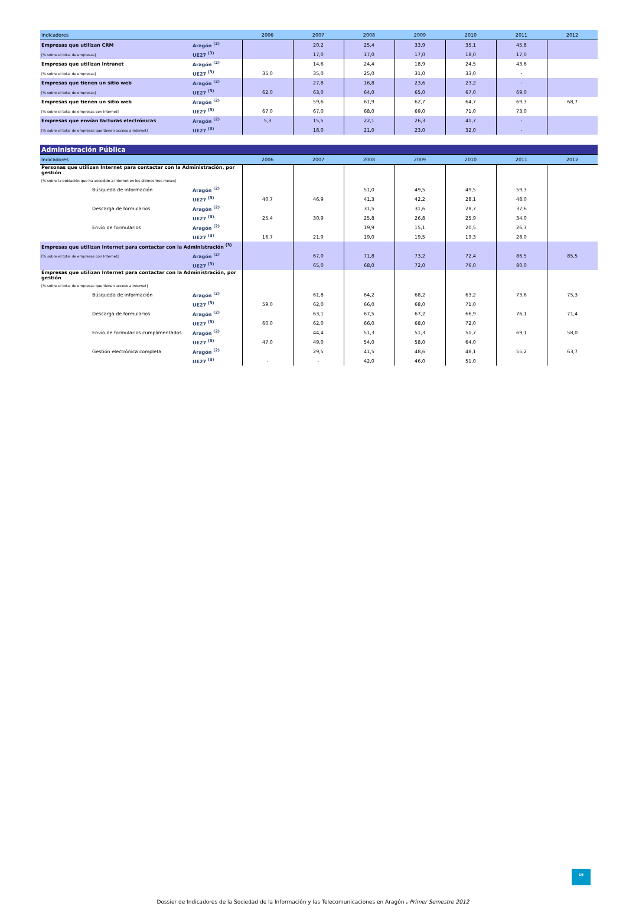| Indicadores | | 2006 | 2007 | 2008 | 2009 | 2010 | 2011 | 2012 |
| --- | --- | --- | --- | --- | --- | --- | --- | --- |
| Empresas que utilizan CRM | Aragón <sup>(2)</sup> | | 20,2 | 25,4 | 33,9 | 35,1 | 45,8 | |
| [% sobre el total de empresas] | UE27 <sup>(3)</sup> | | 17,0 | 17,0 | 17,0 | 18,0 | 17,0 | |
| Empresas que utilizan Intranet | Aragón <sup>(2)</sup> | | 14,6 | 24,4 | 18,9 | 24,5 | 43,6 | |
| [% sobre el total de empresas] | UE27 <sup>(3)</sup> | 35,0 | 35,0 | 25,0 | 31,0 | 33,0 | - | |
| Empresas que tienen un sitio web | Aragón <sup>(2)</sup> | | 27,8 | 16,8 | 23,6 | 23,2 | - | |
| [% sobre el total de empresas] | UE27 <sup>(3)</sup> | 62,0 | 63,0 | 64,0 | 65,0 | 67,0 | 69,0 | |
| Empresas que tienen un sitio web | Aragón <sup>(2)</sup> | | 59,6 | 61,9 | 62,7 | 64,7 | 69,3 | 68,7 |
| [% sobre el total de empresas con Internet] | UE27 <sup>(3)</sup> | 67,0 | 67,0 | 68,0 | 69,0 | 71,0 | 73,0 | |
| Empresas que envían facturas electrónicas | Aragón <sup>(2)</sup> | 5,3 | 15,5 | 22,1 | 26,3 | 41,7 | - | |
| [% sobre el total de empresas que tienen acceso a Internet] | UE27 <sup>(3)</sup> | | 18,0 | 21,0 | 23,0 | 32,0 | - | |
| Administración Pública | | | | | | | | |
| --- | --- | --- | --- | --- | --- | --- | --- | --- |
| Indicadores | | 2006 | 2007 | 2008 | 2009 | 2010 | 2011 | 2012 |
| Personas que utilizan Internet para contactar con la Administración, por gestión | | | | | | | | |
| [% sobre la población que ha accedido a Internet en los últimos tres meses] | | | | | | | | |
| Búsqueda de información | Aragón <sup>(2)</sup> | | | 51,0 | 49,5 | 49,5 | 59,3 | |
| | UE27 <sup>(3)</sup> | 40,7 | 46,9 | 41,3 | 42,2 | 28,1 | 48,0 | |
| Descarga de formularios | Aragón <sup>(2)</sup> | | | 31,5 | 31,6 | 28,7 | 37,6 | |
| | UE27 <sup>(3)</sup> | 25,4 | 30,9 | 25,8 | 26,8 | 25,9 | 34,0 | |
| Envío de formularios | Aragón <sup>(2)</sup> | | | 19,9 | 15,1 | 20,5 | 26,7 | |
| | UE27 <sup>(3)</sup> | 16,7 | 21,9 | 19,0 | 19,5 | 19,3 | 28,0 | |
| Empresas que utilizan Internet para contactar con la Administración <sup>(3)</sup> | | | | | | | | |
| [% sobre el total de empresas con Internet] | Aragón <sup>(2)</sup> | | 67,0 | 71,8 | 73,2 | 72,4 | 86,5 | 85,5 |
| | UE27 <sup>(3)</sup> | | 65,0 | 68,0 | 72,0 | 76,0 | 80,0 | |
| Empresas que utilizan Internet para contactar con la Administración, por gestión | | | | | | | | |
| [% sobre el total de empresas que tienen acceso a Internet] | | | | | | | | |
| Búsqueda de información | Aragón <sup>(2)</sup> | | 61,8 | 64,2 | 68,2 | 63,2 | 73,6 | 75,3 |
| | UE27 <sup>(3)</sup> | 59,0 | 62,0 | 66,0 | 68,0 | 71,0 | | |
| Descarga de formularios | Aragón <sup>(2)</sup> | | 63,1 | 67,5 | 67,2 | 66,9 | 76,1 | 71,4 |
| | UE27 <sup>(3)</sup> | 60,0 | 62,0 | 66,0 | 68,0 | 72,0 | | |
| Envío de formularios cumplimentados | Aragón <sup>(2)</sup> | | 44,4 | 51,3 | 51,3 | 51,7 | 69,1 | 58,0 |
| | UE27 <sup>(3)</sup> | 47,0 | 49,0 | 54,0 | 58,0 | 64,0 | | |
| Gestión electrónica completa | Aragón <sup>(2)</sup> | | 29,5 | 41,5 | 48,6 | 48,1 | 55,2 | 63,7 |
| | UE27 <sup>(3)</sup> | - | - | 42,0 | 46,0 | 51,0 | | |
16
Dossier de Indicadores de la Sociedad de la Información y las Telecomunicaciones en Aragón . Primer Semestre 2012